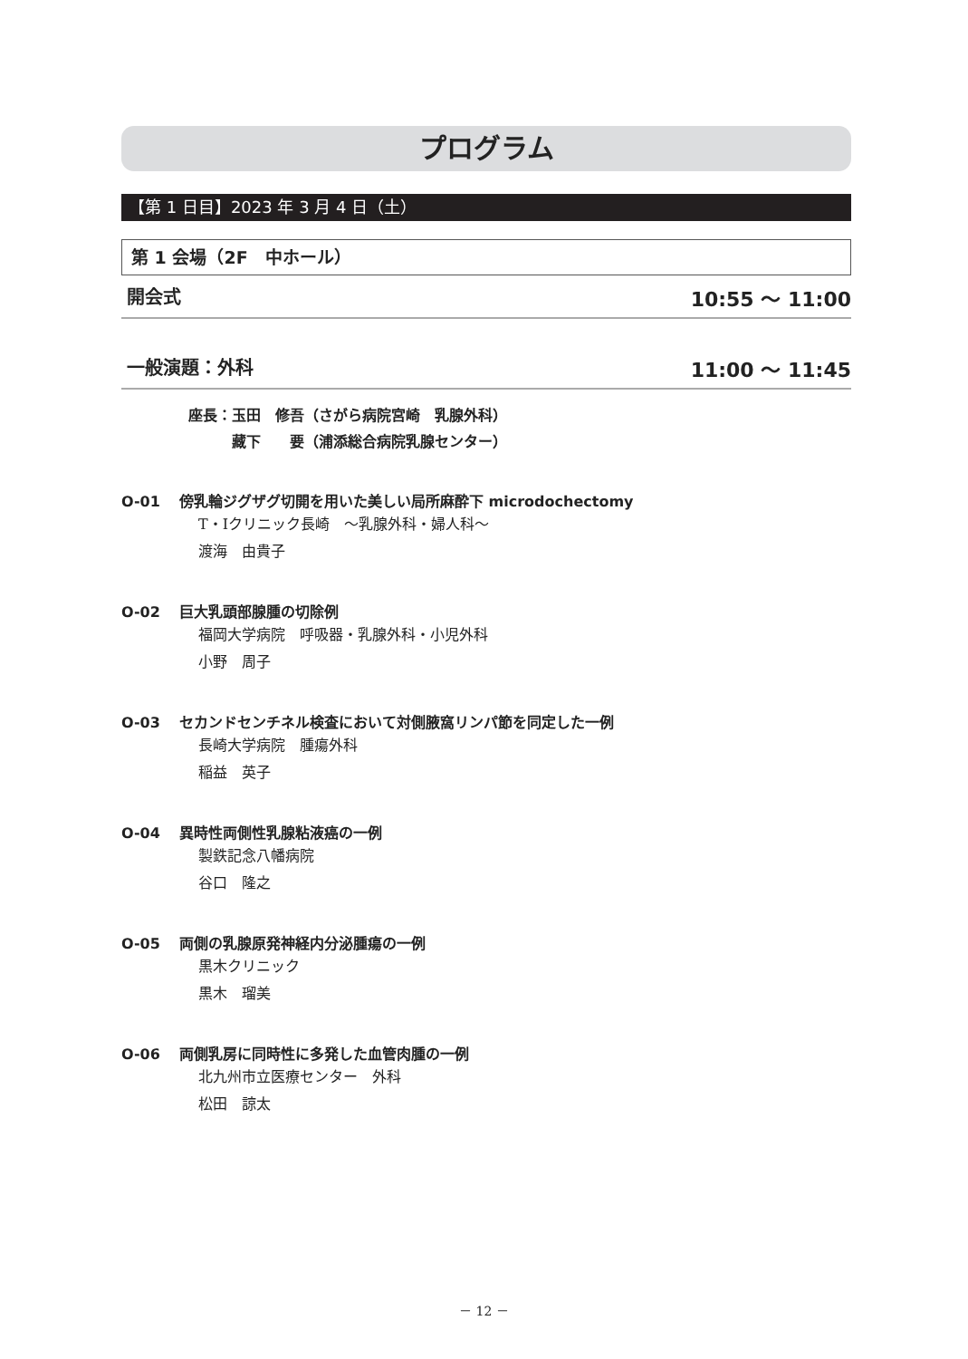プログラム
【第 1 日目】2023 年 3 月 4 日（土）
第 1 会場（2F　中ホール）
開会式 10:55 ～ 11:00
一般演題：外科 11:00 ～ 11:45
座長：玉田　修吾（さがら病院宮崎　乳腺外科）
　　　藏下　　要（浦添総合病院乳腺センター）
O-01 傍乳輪ジグザグ切開を用いた美しい局所麻酔下 microdochectomy
T・Iクリニック長崎　～乳腺外科・婦人科～
渡海　由貴子
O-02 巨大乳頭部腺腫の切除例
福岡大学病院　呼吸器・乳腺外科・小児外科
小野　周子
O-03 セカンドセンチネル検査において対側腋窩リンパ節を同定した一例
長崎大学病院　腫瘍外科
稲益　英子
O-04 異時性両側性乳腺粘液癌の一例
製鉄記念八幡病院
谷口　隆之
O-05 両側の乳腺原発神経内分泌腫瘍の一例
黒木クリニック
黒木　瑠美
O-06 両側乳房に同時性に多発した血管肉腫の一例
北九州市立医療センター　外科
松田　諒太
－ 12 －